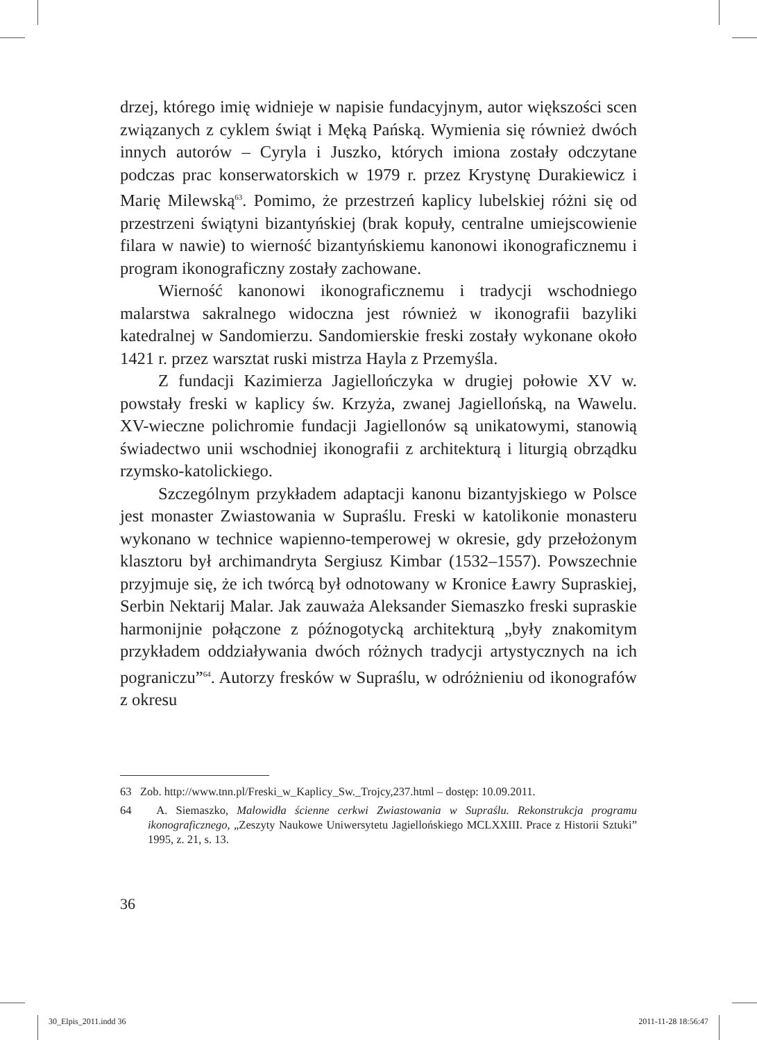drzej, którego imię widnieje w napisie fundacyjnym, autor większości scen związanych z cyklem świąt i Męką Pańską. Wymienia się również dwóch innych autorów – Cyryla i Juszko, których imiona zostały odczytane podczas prac konserwatorskich w 1979 r. przez Krystynę Durakiewicz i Marię Milewską<sup>63</sup>. Pomimo, że przestrzeń kaplicy lubelskiej różni się od przestrzeni świątyni bizantyńskiej (brak kopuły, centralne umiejscowienie filara w nawie) to wierność bizantyńskiemu kanonowi ikonograficznemu i program ikonograficzny zostały zachowane.
Wierność kanonowi ikonograficznemu i tradycji wschodniego malarstwa sakralnego widoczna jest również w ikonografii bazyliki katedralnej w Sandomierzu. Sandomierskie freski zostały wykonane około 1421 r. przez warsztat ruski mistrza Hayla z Przemyśla.
Z fundacji Kazimierza Jagiellończyka w drugiej połowie XV w. powstały freski w kaplicy św. Krzyża, zwanej Jagiellońską, na Wawelu. XV-wieczne polichromie fundacji Jagiellonów są unikatowymi, stanowią świadectwo unii wschodniej ikonografii z architekturą i liturgią obrządku rzymsko-katolickiego.
Szczególnym przykładem adaptacji kanonu bizantyjskiego w Polsce jest monaster Zwiastowania w Supraślu. Freski w katolikonie monasteru wykonano w technice wapienno-temperowej w okresie, gdy przełożonym klasztoru był archimandryta Sergiusz Kimbar (1532–1557). Powszechnie przyjmuje się, że ich twórcą był odnotowany w Kronice Ławry Supraskiej, Serbin Nektarij Malar. Jak zauważa Aleksander Siemaszko freski supraskie harmonijnie połączone z późnogotycką architekturą „były znakomitym przykładem oddziaływania dwóch różnych tradycji artystycznych na ich pograniczu”<sup>64</sup>. Autorzy fresków w Supraślu, w odróżnieniu od ikonografów z okresu
63 Zob. http://www.tnn.pl/Freski_w_Kaplicy_Sw._Trojcy,237.html – dostęp: 10.09.2011.
64 A. Siemaszko, Malowidła ścienne cerkwi Zwiastowania w Supraślu. Rekonstrukcja programu ikonograficznego, „Zeszyty Naukowe Uniwersytetu Jagiellońskiego MCLXXIII. Prace z Historii Sztuki” 1995, z. 21, s. 13.
36
30_Elpis_2011.indd 36 2011-11-28 18:56:47